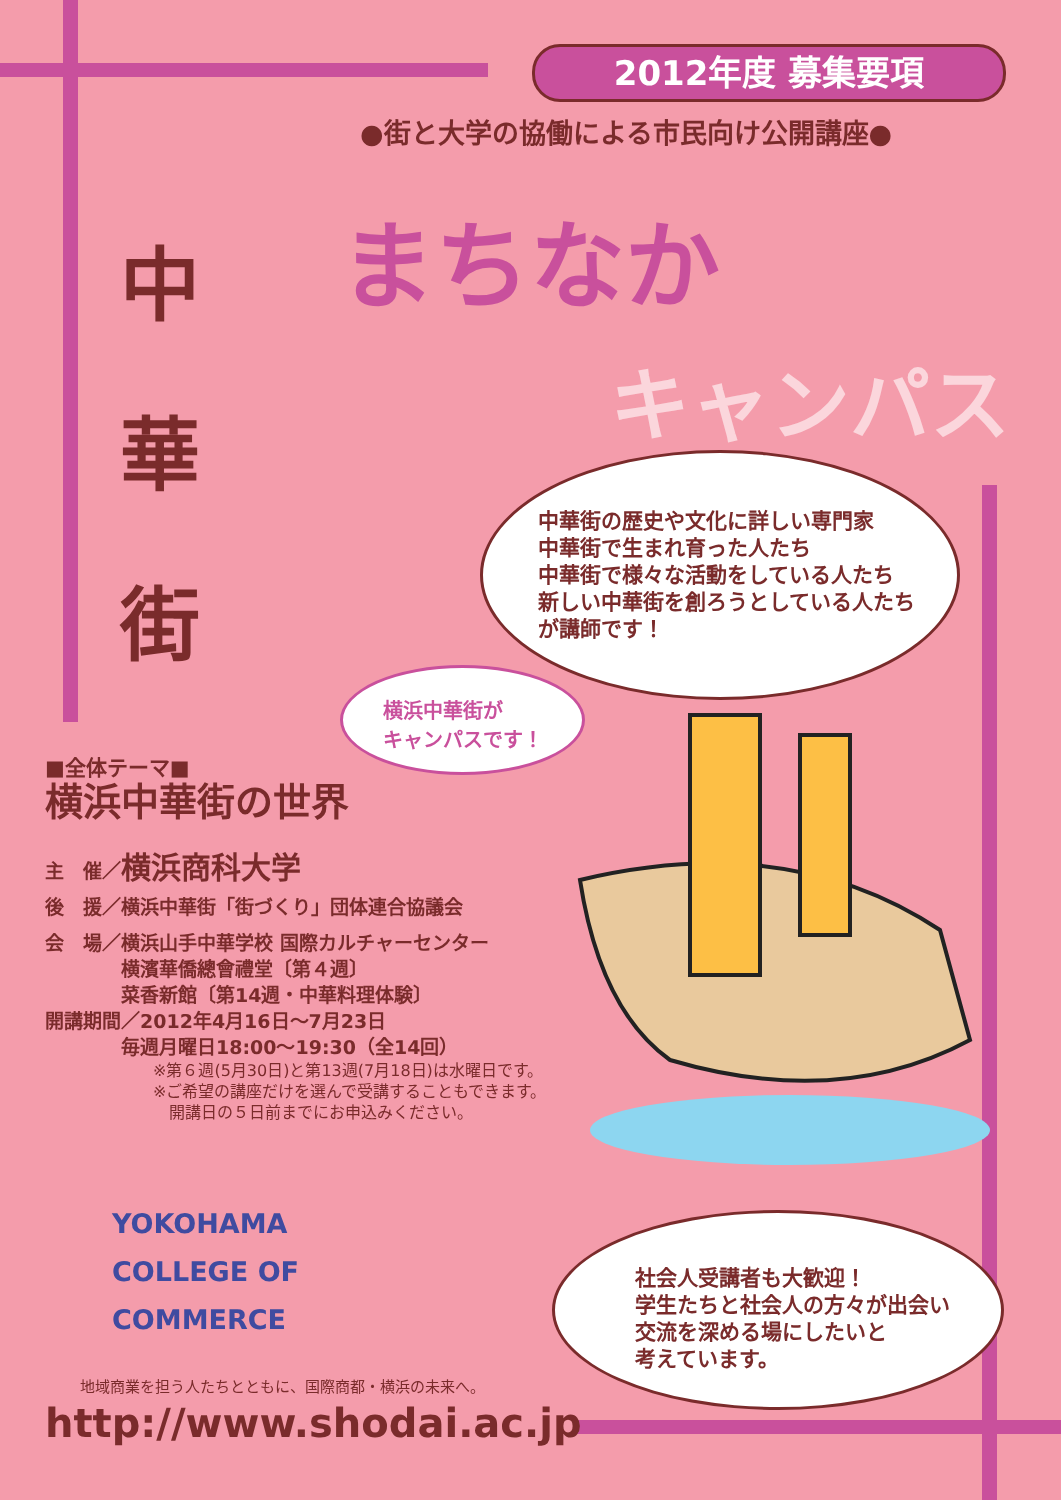2012年度 募集要項
●街と大学の協働による市民向け公開講座●
中
華
街
まちなか
キャンパス
中華街の歴史や文化に詳しい専門家
中華街で生まれ育った人たち
中華街で様々な活動をしている人たち
新しい中華街を創ろうとしている人たち
が講師です！
横浜中華街が
キャンパスです！
■全体テーマ■
横浜中華街の世界
主　催／横浜商科大学
後　援／横浜中華街「街づくり」団体連合協議会
会　場／横浜山手中華学校 国際カルチャーセンター
　　　　横濱華僑總會禮堂〔第４週〕
　　　　菜香新館〔第14週・中華料理体験〕
開講期間／2012年4月16日～7月23日
　　　　毎週月曜日18:00～19:30（全14回）
※第６週(5月30日)と第13週(7月18日)は水曜日です。
※ご希望の講座だけを選んで受講することもできます。
　開講日の５日前までにお申込みください。
社会人受講者も大歓迎！
学生たちと社会人の方々が出会い
交流を深める場にしたいと
考えています。
YOKOHAMA
COLLEGE OF
COMMERCE
地域商業を担う人たちとともに、国際商都・横浜の未来へ。
http://www.shodai.ac.jp